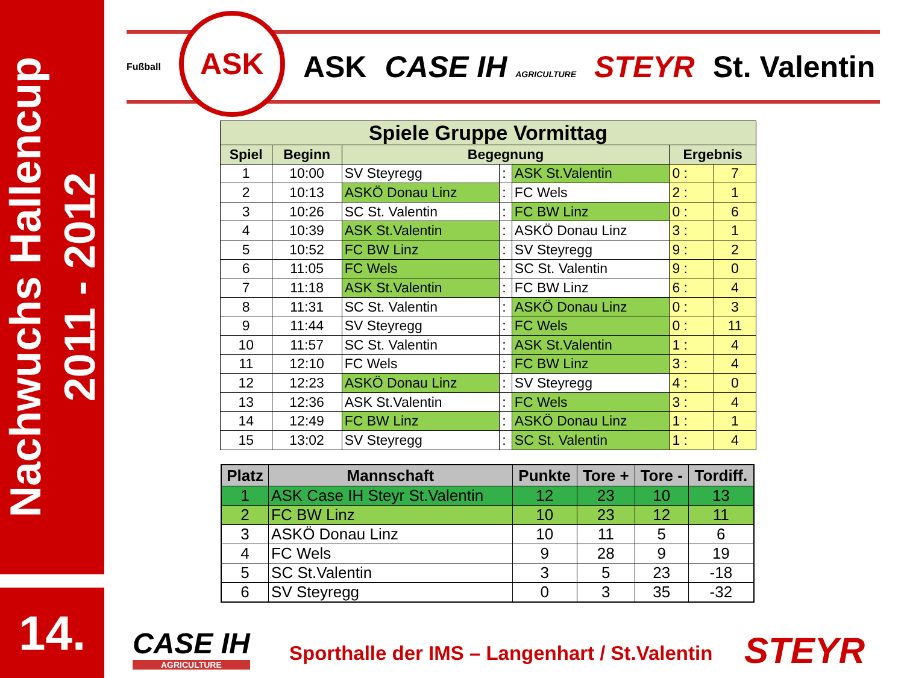Nachwuchs Hallencup
2011 - 2012
14.
Fußball
ASK
ASK CASE IH AGRICULTURE STEYR St. Valentin
| Spiele Gruppe Vormittag | | | | | | |
| --- | --- | --- | --- | --- | --- | --- |
| Spiel | Beginn | Begegnung | | | Ergebnis | |
| 1 | 10:00 | SV Steyregg | : | ASK St.Valentin | 0 : | 7 |
| 2 | 10:13 | ASKÖ Donau Linz | : | FC Wels | 2 : | 1 |
| 3 | 10:26 | SC St. Valentin | : | FC BW Linz | 0 : | 6 |
| 4 | 10:39 | ASK St.Valentin | : | ASKÖ Donau Linz | 3 : | 1 |
| 5 | 10:52 | FC BW Linz | : | SV Steyregg | 9 : | 2 |
| 6 | 11:05 | FC Wels | : | SC St. Valentin | 9 : | 0 |
| 7 | 11:18 | ASK St.Valentin | : | FC BW Linz | 6 : | 4 |
| 8 | 11:31 | SC St. Valentin | : | ASKÖ Donau Linz | 0 : | 3 |
| 9 | 11:44 | SV Steyregg | : | FC Wels | 0 : | 11 |
| 10 | 11:57 | SC St. Valentin | : | ASK St.Valentin | 1 : | 4 |
| 11 | 12:10 | FC Wels | : | FC BW Linz | 3 : | 4 |
| 12 | 12:23 | ASKÖ Donau Linz | : | SV Steyregg | 4 : | 0 |
| 13 | 12:36 | ASK St.Valentin | : | FC Wels | 3 : | 4 |
| 14 | 12:49 | FC BW Linz | : | ASKÖ Donau Linz | 1 : | 1 |
| 15 | 13:02 | SV Steyregg | : | SC St. Valentin | 1 : | 4 |
| Platz | Mannschaft | Punkte | Tore + | Tore - | Tordiff. |
| --- | --- | --- | --- | --- | --- |
| 1 | ASK Case IH Steyr St.Valentin | 12 | 23 | 10 | 13 |
| 2 | FC BW Linz | 10 | 23 | 12 | 11 |
| 3 | ASKÖ Donau Linz | 10 | 11 | 5 | 6 |
| 4 | FC Wels | 9 | 28 | 9 | 19 |
| 5 | SC St.Valentin | 3 | 5 | 23 | -18 |
| 6 | SV Steyregg | 0 | 3 | 35 | -32 |
CASE IH
AGRICULTURE
Sporthalle der IMS – Langenhart / St.Valentin
STEYR